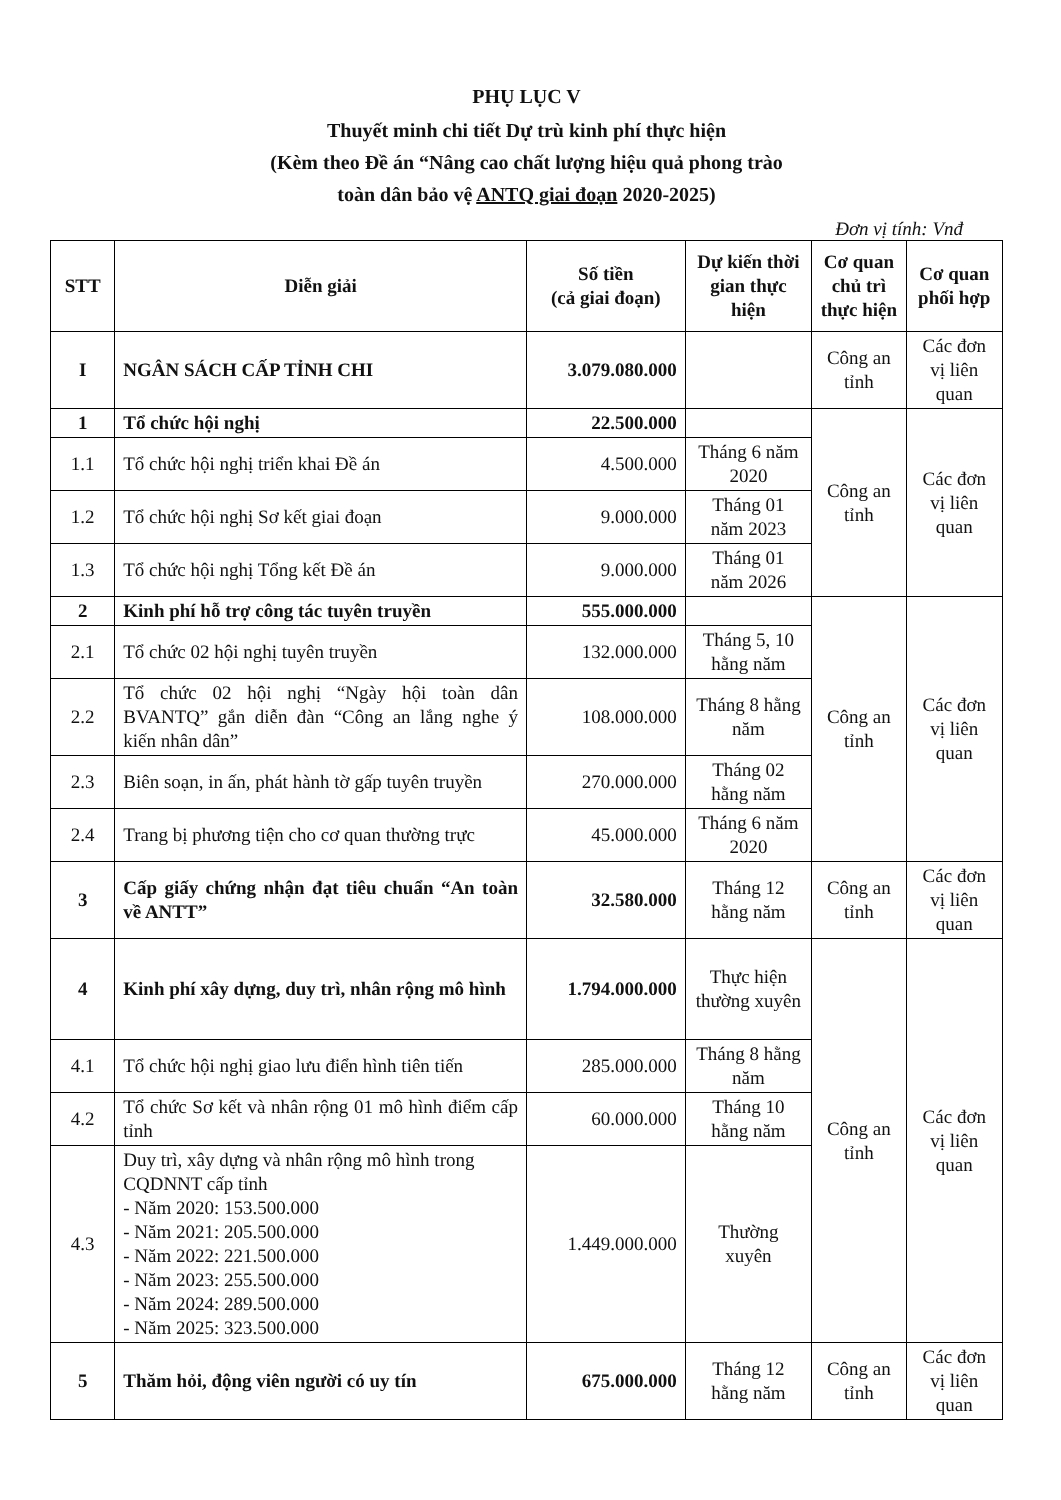PHỤ LỤC V
Thuyết minh chi tiết Dự trù kinh phí thực hiện
(Kèm theo Đề án “Nâng cao chất lượng hiệu quả phong trào
toàn dân bảo vệ ANTQ giai đoạn 2020-2025)
Đơn vị tính: Vnđ
| STT | Diễn giải | Số tiền (cả giai đoạn) | Dự kiến thời gian thực hiện | Cơ quan chủ trì thực hiện | Cơ quan phối hợp |
| --- | --- | --- | --- | --- | --- |
| I | NGÂN SÁCH CẤP TỈNH CHI | 3.079.080.000 | | Công an tỉnh | Các đơn vị liên quan |
| 1 | Tổ chức hội nghị | 22.500.000 | | Công an tỉnh | Các đơn vị liên quan |
| 1.1 | Tổ chức hội nghị triển khai Đề án | 4.500.000 | Tháng 6 năm 2020 | | |
| 1.2 | Tổ chức hội nghị Sơ kết giai đoạn | 9.000.000 | Tháng 01 năm 2023 | | |
| 1.3 | Tổ chức hội nghị Tổng kết Đề án | 9.000.000 | Tháng 01 năm 2026 | | |
| 2 | Kinh phí hỗ trợ công tác tuyên truyền | 555.000.000 | | Công an tỉnh | Các đơn vị liên quan |
| 2.1 | Tổ chức 02 hội nghị tuyên truyền | 132.000.000 | Tháng 5, 10 hằng năm | | |
| 2.2 | Tổ chức 02 hội nghị “Ngày hội toàn dân BVANTQ” gắn diễn đàn “Công an lắng nghe ý kiến nhân dân” | 108.000.000 | Tháng 8 hằng năm | | |
| 2.3 | Biên soạn, in ấn, phát hành tờ gấp tuyên truyền | 270.000.000 | Tháng 02 hằng năm | | |
| 2.4 | Trang bị phương tiện cho cơ quan thường trực | 45.000.000 | Tháng 6 năm 2020 | | |
| 3 | Cấp giấy chứng nhận đạt tiêu chuẩn “An toàn về ANTT” | 32.580.000 | Tháng 12 hằng năm | Công an tỉnh | Các đơn vị liên quan |
| 4 | Kinh phí xây dựng, duy trì, nhân rộng mô hình | 1.794.000.000 | Thực hiện thường xuyên | Công an tỉnh | Các đơn vị liên quan |
| 4.1 | Tổ chức hội nghị giao lưu điển hình tiên tiến | 285.000.000 | Tháng 8 hằng năm | | |
| 4.2 | Tổ chức Sơ kết và nhân rộng 01 mô hình điểm cấp tỉnh | 60.000.000 | Tháng 10 hằng năm | | |
| 4.3 | Duy trì, xây dựng và nhân rộng mô hình trong CQDNNT cấp tỉnh - Năm 2020: 153.500.000 - Năm 2021: 205.500.000 - Năm 2022: 221.500.000 - Năm 2023: 255.500.000 - Năm 2024: 289.500.000 - Năm 2025: 323.500.000 | 1.449.000.000 | Thường xuyên | | |
| 5 | Thăm hỏi, động viên người có uy tín | 675.000.000 | Tháng 12 hằng năm | Công an tỉnh | Các đơn vị liên quan |